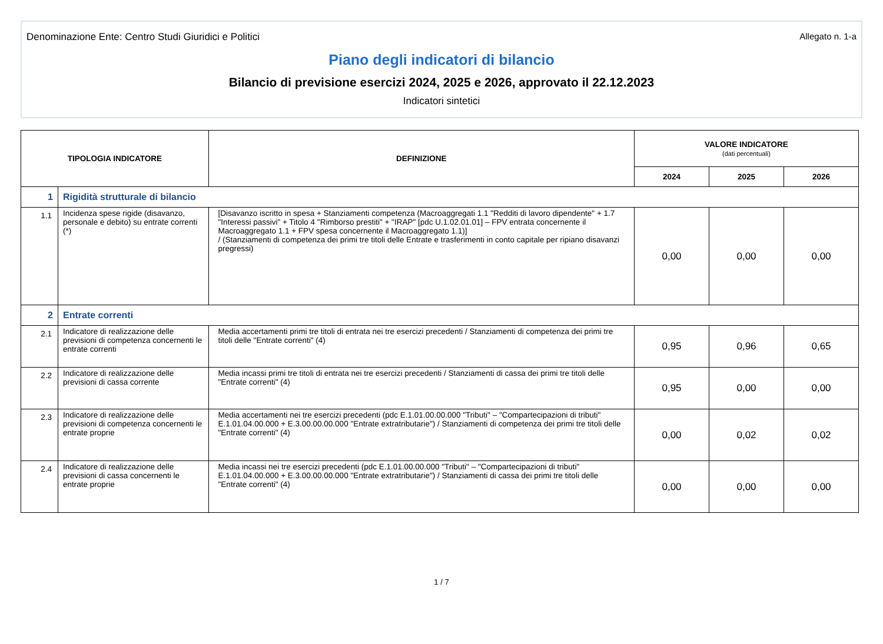Denominazione Ente: Centro Studi Giuridici e Politici Allegato n. 1-a
Piano degli indicatori di bilancio
Bilancio di previsione esercizi 2024, 2025 e 2026, approvato il 22.12.2023
Indicatori sintetici
| TIPOLOGIA INDICATORE | | DEFINIZIONE | VALORE INDICATORE (dati percentuali) | | |
| --- | --- | --- | --- | --- | --- |
| | | | 2024 | 2025 | 2026 |
| 1 | Rigidità strutturale di bilancio | | | | |
| 1.1 | Incidenza spese rigide (disavanzo, personale e debito) su entrate correnti (*) | [Disavanzo iscritto in spesa + Stanziamenti competenza (Macroaggregati 1.1 "Redditi di lavoro dipendente" + 1.7 "Interessi passivi" + Titolo 4 "Rimborso prestiti" + "IRAP" [pdc U.1.02.01.01] – FPV entrata concernente il Macroaggregato 1.1 + FPV spesa concernente il Macroaggregato 1.1)] / (Stanziamenti di competenza dei primi tre titoli delle Entrate e trasferimenti in conto capitale per ripiano disavanzi pregressi) | 0,00 | 0,00 | 0,00 |
| 2 | Entrate correnti | | | | |
| 2.1 | Indicatore di realizzazione delle previsioni di competenza concernenti le entrate correnti | Media accertamenti primi tre titoli di entrata nei tre esercizi precedenti / Stanziamenti di competenza dei primi tre titoli delle "Entrate correnti" (4) | 0,95 | 0,96 | 0,65 |
| 2.2 | Indicatore di realizzazione delle previsioni di cassa corrente | Media incassi primi tre titoli di entrata nei tre esercizi precedenti / Stanziamenti di cassa dei primi tre titoli delle "Entrate correnti" (4) | 0,95 | 0,00 | 0,00 |
| 2.3 | Indicatore di realizzazione delle previsioni di competenza concernenti le entrate proprie | Media accertamenti nei tre esercizi precedenti (pdc E.1.01.00.00.000 "Tributi" – "Compartecipazioni di tributi" E.1.01.04.00.000 + E.3.00.00.00.000 "Entrate extratributarie") / Stanziamenti di competenza dei primi tre titoli delle "Entrate correnti" (4) | 0,00 | 0,02 | 0,02 |
| 2.4 | Indicatore di realizzazione delle previsioni di cassa concernenti le entrate proprie | Media incassi nei tre esercizi precedenti (pdc E.1.01.00.00.000 "Tributi" – "Compartecipazioni di tributi" E.1.01.04.00.000 + E.3.00.00.00.000 "Entrate extratributarie") / Stanziamenti di cassa dei primi tre titoli delle "Entrate correnti" (4) | 0,00 | 0,00 | 0,00 |
1 / 7